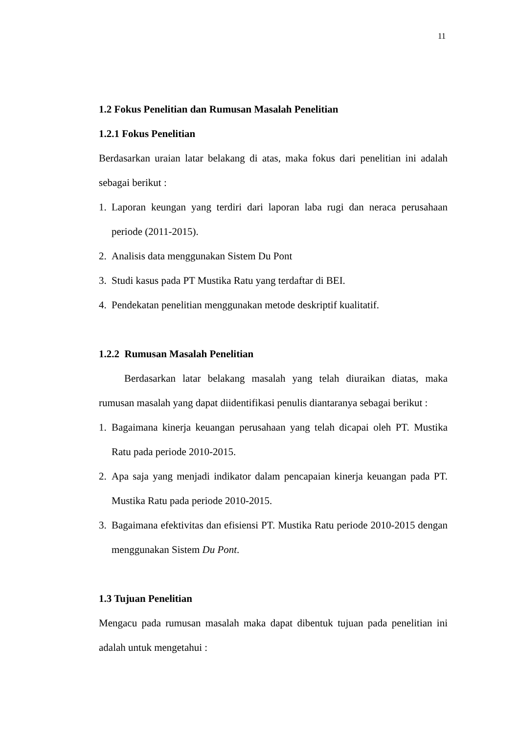11
1.2 Fokus Penelitian dan Rumusan Masalah Penelitian
1.2.1 Fokus Penelitian
Berdasarkan uraian latar belakang di atas, maka fokus dari penelitian ini adalah sebagai berikut :
1. Laporan keungan yang terdiri dari laporan laba rugi dan neraca perusahaan periode (2011-2015).
2. Analisis data menggunakan Sistem Du Pont
3. Studi kasus pada PT Mustika Ratu yang terdaftar di BEI.
4. Pendekatan penelitian menggunakan metode deskriptif kualitatif.
1.2.2 Rumusan Masalah Penelitian
Berdasarkan latar belakang masalah yang telah diuraikan diatas, maka rumusan masalah yang dapat diidentifikasi penulis diantaranya sebagai berikut :
1. Bagaimana kinerja keuangan perusahaan yang telah dicapai oleh PT. Mustika Ratu pada periode 2010-2015.
2. Apa saja yang menjadi indikator dalam pencapaian kinerja keuangan pada PT. Mustika Ratu pada periode 2010-2015.
3. Bagaimana efektivitas dan efisiensi PT. Mustika Ratu periode 2010-2015 dengan menggunakan Sistem Du Pont.
1.3 Tujuan Penelitian
Mengacu pada rumusan masalah maka dapat dibentuk tujuan pada penelitian ini adalah untuk mengetahui :